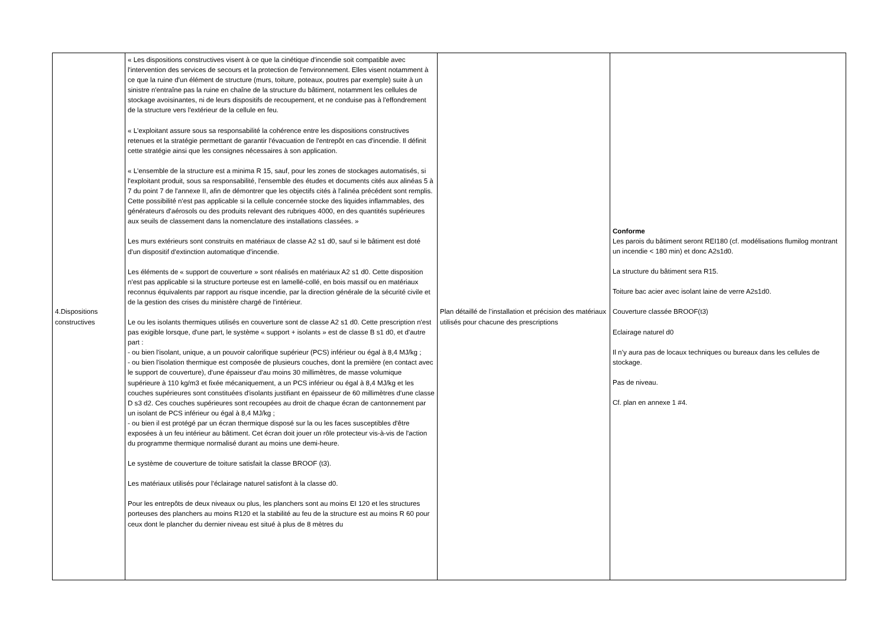| 4.Dispositions constructives | « Les dispositions constructives visent à ce que la cinétique d'incendie soit compatible avec l'intervention des services de secours et la protection de l'environnement. Elles visent notamment à ce que la ruine d'un élément de structure (murs, toiture, poteaux, poutres par exemple) suite à un sinistre n'entraîne pas la ruine en chaîne de la structure du bâtiment, notamment les cellules de stockage avoisinantes, ni de leurs dispositifs de recoupement, et ne conduise pas à l'effondrement de la structure vers l'extérieur de la cellule en feu. « L'exploitant assure sous sa responsabilité la cohérence entre les dispositions constructives retenues et la stratégie permettant de garantir l'évacuation de l'entrepôt en cas d'incendie. Il définit cette stratégie ainsi que les consignes nécessaires à son application. « L'ensemble de la structure est a minima R 15, sauf, pour les zones de stockages automatisés, si l'exploitant produit, sous sa responsabilité, l'ensemble des études et documents cités aux alinéas 5 à 7 du point 7 de l'annexe II, afin de démontrer que les objectifs cités à l'alinéa précédent sont remplis. Cette possibilité n'est pas applicable si la cellule concernée stocke des liquides inflammables, des générateurs d'aérosols ou des produits relevant des rubriques 4000, en des quantités supérieures aux seuils de classement dans la nomenclature des installations classées. » Les murs extérieurs sont construits en matériaux de classe A2 s1 d0, sauf si le bâtiment est doté d'un dispositif d'extinction automatique d'incendie. Les éléments de « support de couverture » sont réalisés en matériaux A2 s1 d0. Cette disposition n'est pas applicable si la structure porteuse est en lamellé-collé, en bois massif ou en matériaux reconnus équivalents par rapport au risque incendie, par la direction générale de la sécurité civile et de la gestion des crises du ministère chargé de l'intérieur. Le ou les isolants thermiques utilisés en couverture sont de classe A2 s1 d0. Cette prescription n'est pas exigible lorsque, d'une part, le système « support + isolants » est de classe B s1 d0, et d'autre part : - ou bien l'isolant, unique, a un pouvoir calorifique supérieur (PCS) inférieur ou égal à 8,4 MJ/kg ; - ou bien l'isolation thermique est composée de plusieurs couches, dont la première (en contact avec le support de couverture), d'une épaisseur d'au moins 30 millimètres, de masse volumique supérieure à 110 kg/m3 et fixée mécaniquement, a un PCS inférieur ou égal à 8,4 MJ/kg et les couches supérieures sont constituées d'isolants justifiant en épaisseur de 60 millimètres d'une classe D s3 d2. Ces couches supérieures sont recoupées au droit de chaque écran de cantonnement par un isolant de PCS inférieur ou égal à 8,4 MJ/kg ; - ou bien il est protégé par un écran thermique disposé sur la ou les faces susceptibles d'être exposées à un feu intérieur au bâtiment. Cet écran doit jouer un rôle protecteur vis-à-vis de l'action du programme thermique normalisé durant au moins une demi-heure. Le système de couverture de toiture satisfait la classe BROOF (t3). Les matériaux utilisés pour l'éclairage naturel satisfont à la classe d0. Pour les entrepôts de deux niveaux ou plus, les planchers sont au moins EI 120 et les structures porteuses des planchers au moins R120 et la stabilité au feu de la structure est au moins R 60 pour ceux dont le plancher du dernier niveau est situé à plus de 8 mètres du | Plan détaillé de l’installation et précision des matériaux utilisés pour chacune des prescriptions | Conforme Les parois du bâtiment seront REI180 (cf. modélisations flumilog montrant un incendie < 180 min) et donc A2s1d0. La structure du bâtiment sera R15. Toiture bac acier avec isolant laine de verre A2s1d0. Couverture classée BROOF(t3) Eclairage naturel d0 Il n’y aura pas de locaux techniques ou bureaux dans les cellules de stockage. Pas de niveau. Cf. plan en annexe 1 #4. |